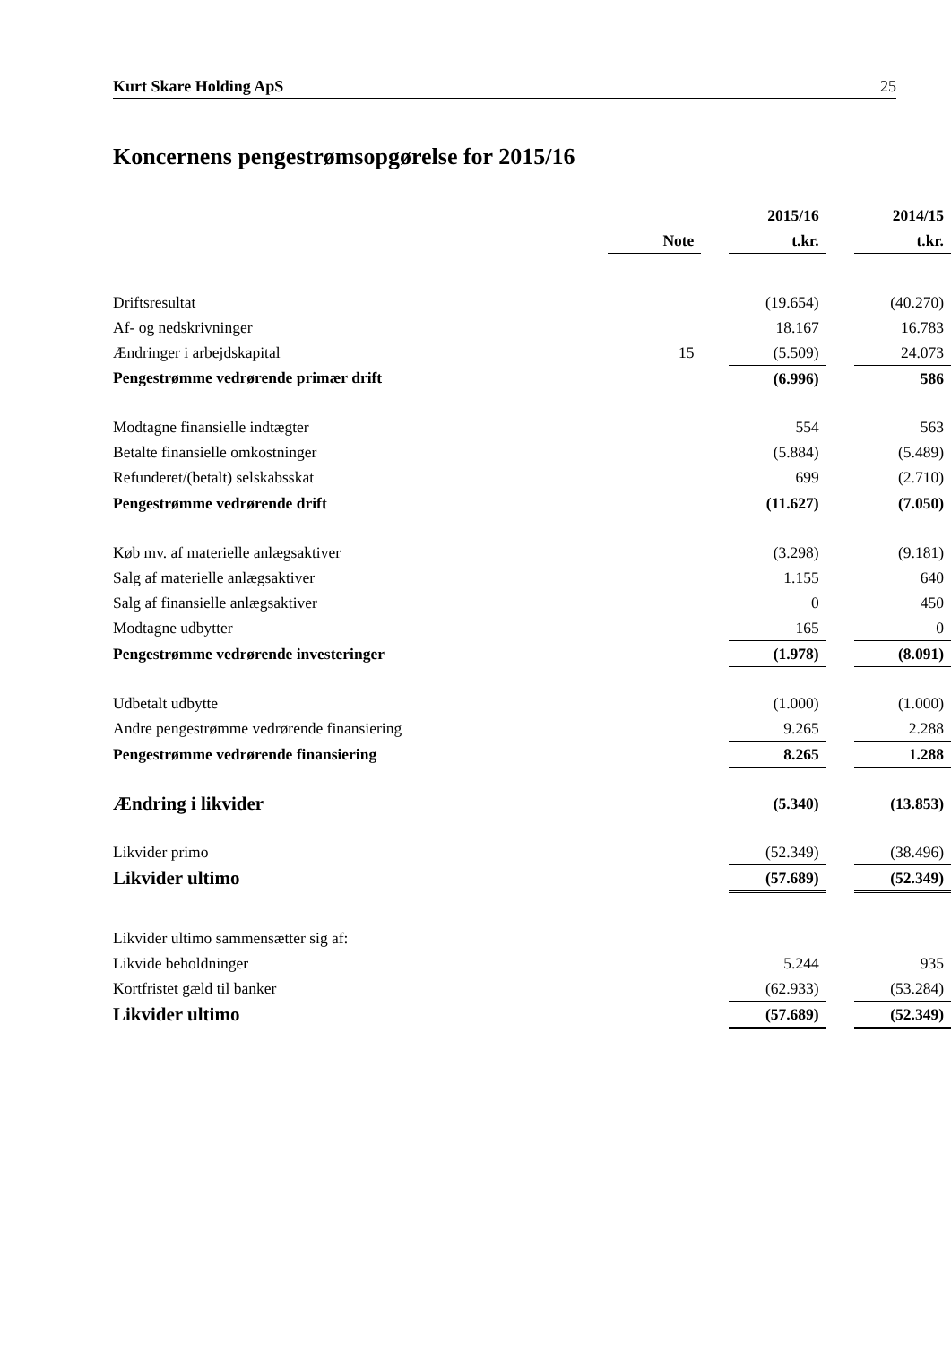Kurt Skare Holding ApS 25
Koncernens pengestrømsopgørelse for 2015/16
| | | | 2015/16 | | 2014/15 |
| --- | --- | --- | --- | --- | --- |
| | Note | | t.kr. | | t.kr. |
| Driftsresultat | | | (19.654) | | (40.270) |
| Af- og nedskrivninger | | | 18.167 | | 16.783 |
| Ændringer i arbejdskapital | 15 | | (5.509) | | 24.073 |
| Pengestrømme vedrørende primær drift | | | (6.996) | | 586 |
| Modtagne finansielle indtægter | | | 554 | | 563 |
| Betalte finansielle omkostninger | | | (5.884) | | (5.489) |
| Refunderet/(betalt) selskabsskat | | | 699 | | (2.710) |
| Pengestrømme vedrørende drift | | | (11.627) | | (7.050) |
| Køb mv. af materielle anlægsaktiver | | | (3.298) | | (9.181) |
| Salg af materielle anlægsaktiver | | | 1.155 | | 640 |
| Salg af finansielle anlægsaktiver | | | 0 | | 450 |
| Modtagne udbytter | | | 165 | | 0 |
| Pengestrømme vedrørende investeringer | | | (1.978) | | (8.091) |
| Udbetalt udbytte | | | (1.000) | | (1.000) |
| Andre pengestrømme vedrørende finansiering | | | 9.265 | | 2.288 |
| Pengestrømme vedrørende finansiering | | | 8.265 | | 1.288 |
| Ændring i likvider | | | (5.340) | | (13.853) |
| Likvider primo | | | (52.349) | | (38.496) |
| Likvider ultimo | | | (57.689) | | (52.349) |
| Likvider ultimo sammensætter sig af: | | | | | |
| Likvide beholdninger | | | 5.244 | | 935 |
| Kortfristet gæld til banker | | | (62.933) | | (53.284) |
| Likvider ultimo | | | (57.689) | | (52.349) |